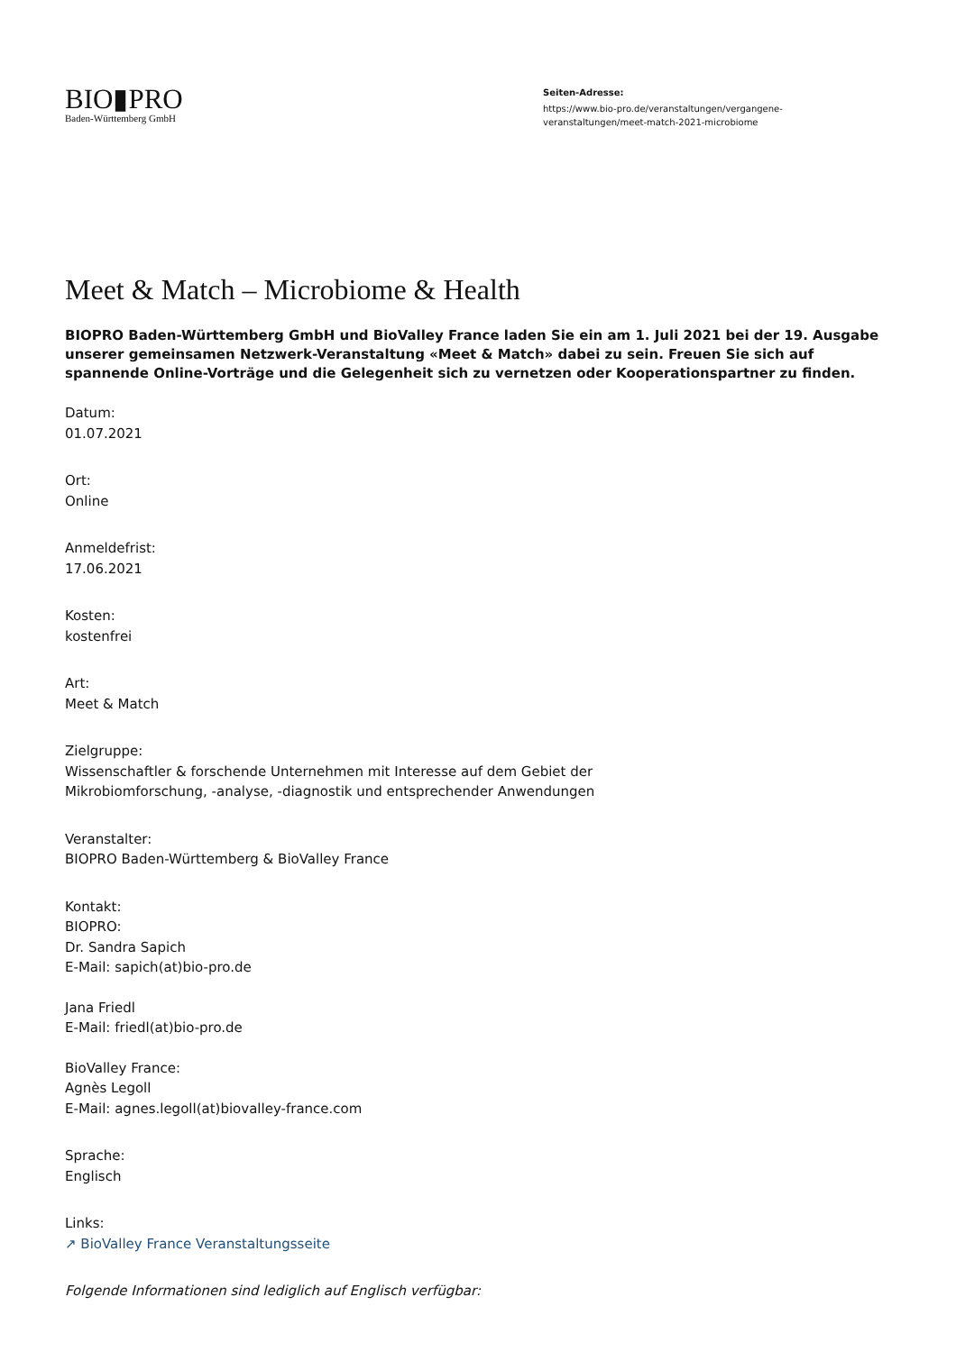BIO▮PRO
Baden-Württemberg GmbH
Seiten-Adresse:
https://www.bio-pro.de/veranstaltungen/vergangene-
veranstaltungen/meet-match-2021-microbiome
Meet & Match – Microbiome & Health
BIOPRO Baden-Württemberg GmbH und BioValley France laden Sie ein am 1. Juli 2021 bei der 19. Ausgabe unserer gemeinsamen Netzwerk-Veranstaltung «Meet & Match» dabei zu sein. Freuen Sie sich auf spannende Online-Vorträge und die Gelegenheit sich zu vernetzen oder Kooperationspartner zu finden.
Datum:
01.07.2021
Ort:
Online
Anmeldefrist:
17.06.2021
Kosten:
kostenfrei
Art:
Meet & Match
Zielgruppe:
Wissenschaftler & forschende Unternehmen mit Interesse auf dem Gebiet der
Mikrobiomforschung, -analyse, -diagnostik und entsprechender Anwendungen
Veranstalter:
BIOPRO Baden-Württemberg & BioValley France
Kontakt:
BIOPRO:
Dr. Sandra Sapich
E-Mail: sapich(at)bio-pro.de
Jana Friedl
E-Mail: friedl(at)bio-pro.de
BioValley France:
Agnès Legoll
E-Mail: agnes.legoll(at)biovalley-france.com
Sprache:
Englisch
Links:
↗ BioValley France Veranstaltungsseite
Folgende Informationen sind lediglich auf Englisch verfügbar: